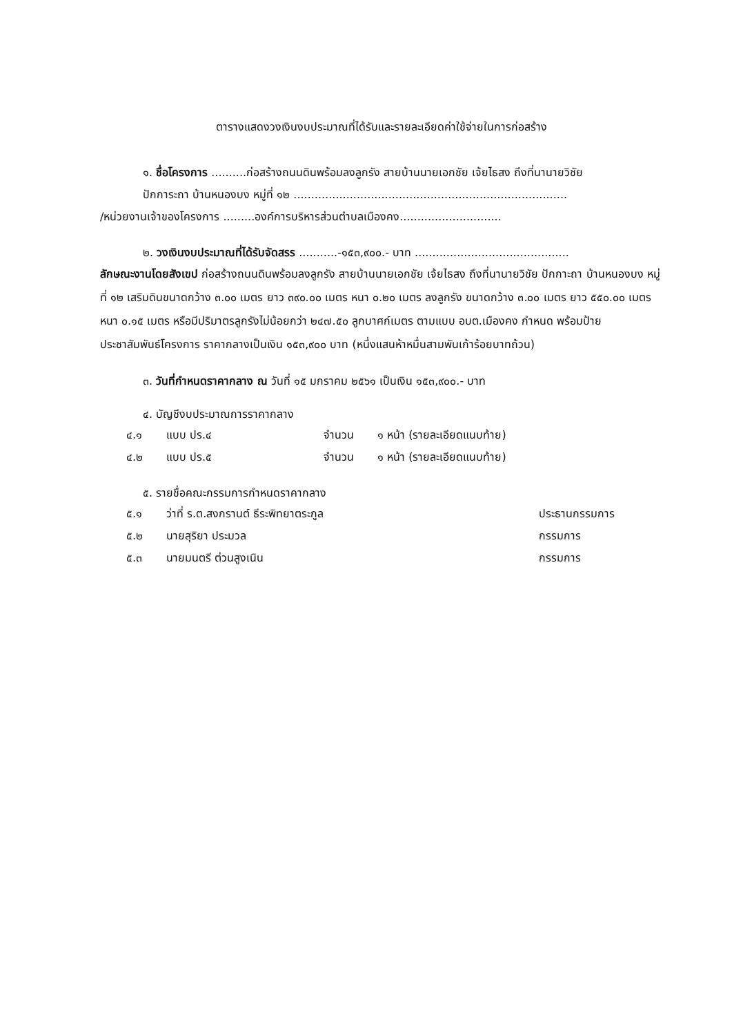ตารางแสดงวงเงินงบประมาณที่ได้รับและรายละเอียดค่าใช้จ่ายในการก่อสร้าง
๑. ชื่อโครงการ ..........ก่อสร้างถนนดินพร้อมลงลูกรัง สายบ้านนายเอกชัย เจ้ยไธสง ถึงที่นานายวิชัย
ปักการะถา บ้านหนองบง หมู่ที่ ๑๒ ..............................................................................
/หน่วยงานเจ้าของโครงการ .........องค์การบริหารส่วนตำบลเมืองคง.............................
๒. วงเงินงบประมาณที่ได้รับจัดสรร ...........-๑๕๓,๙๐๐.- บาท ............................................
ลักษณะงานโดยสังเขป ก่อสร้างถนนดินพร้อมลงลูกรัง สายบ้านนายเอกชัย เจ้ยไธสง ถึงที่นานายวิชัย ปักกาะถา บ้านหนองบง หมู่ที่ ๑๒ เสริมดินขนาดกว้าง ๓.๐๐ เมตร ยาว ๓๙๐.๐๐ เมตร หนา ๐.๒๐ เมตร ลงลูกรัง ขนาดกว้าง ๓.๐๐ เมตร ยาว ๕๕๐.๐๐ เมตร หนา ๐.๑๕ เมตร หรือมีปริมาตรลูกรังไม่น้อยกว่า ๒๔๗.๕๐ ลูกบาศก์เมตร ตามแบบ อบต.เมืองคง กำหนด พร้อมป้ายประชาสัมพันธ์โครงการ ราคากลางเป็นเงิน ๑๕๓,๙๐๐ บาท (หนึ่งแสนห้าหมื่นสามพันเก้าร้อยบาทถ้วน)
๓. วันที่กำหนดราคากลาง ณ วันที่ ๑๕ มกราคม ๒๕๖๑ เป็นเงิน ๑๕๓,๙๐๐.- บาท
๔. บัญชีงบประมาณการราคากลาง
๔.๑ แบบ ปร.๔ จำนวน ๑ หน้า (รายละเอียดแนบท้าย)
๔.๒ แบบ ปร.๕ จำนวน ๑ หน้า (รายละเอียดแนบท้าย)
๕. รายชื่อคณะกรรมการกำหนดราคากลาง
๕.๑ ว่าที่ ร.ต.สงกรานต์ ธีระพิทยาตระกูล ประธานกรรมการ
๕.๒ นายสุริยา ประมวล กรรมการ
๕.๓ นายมนตรี ต่วนสูงเนิน กรรมการ